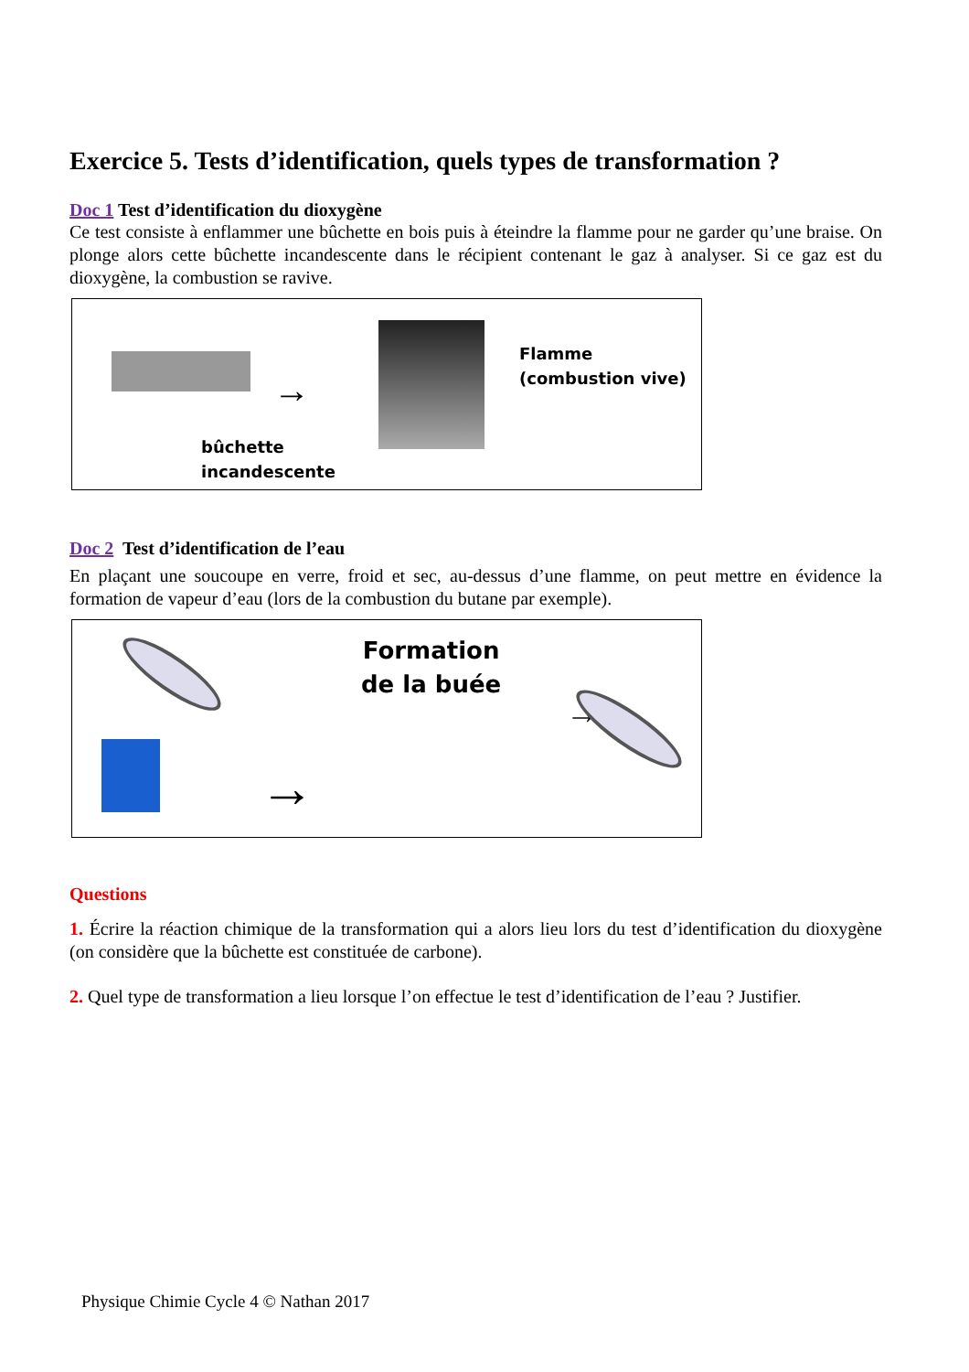Exercice 5. Tests d’identification, quels types de transformation ?
Doc 1 Test d’identification du dioxygène
Ce test consiste à enflammer une bûchette en bois puis à éteindre la flamme pour ne garder qu’une braise. On plonge alors cette bûchette incandescente dans le récipient contenant le gaz à analyser. Si ce gaz est du dioxygène, la combustion se ravive.
→
Flamme
(combustion vive)
bûchette
incandescente
Doc 2 Test d’identification de l’eau
En plaçant une soucoupe en verre, froid et sec, au-dessus d’une flamme, on peut mettre en évidence la formation de vapeur d’eau (lors de la combustion du butane par exemple).
→
Formation
de la buée
→
Questions
1. Écrire la réaction chimique de la transformation qui a alors lieu lors du test d’identification du dioxygène (on considère que la bûchette est constituée de carbone).
2. Quel type de transformation a lieu lorsque l’on effectue le test d’identification de l’eau ? Justifier.
Physique Chimie Cycle 4 © Nathan 2017